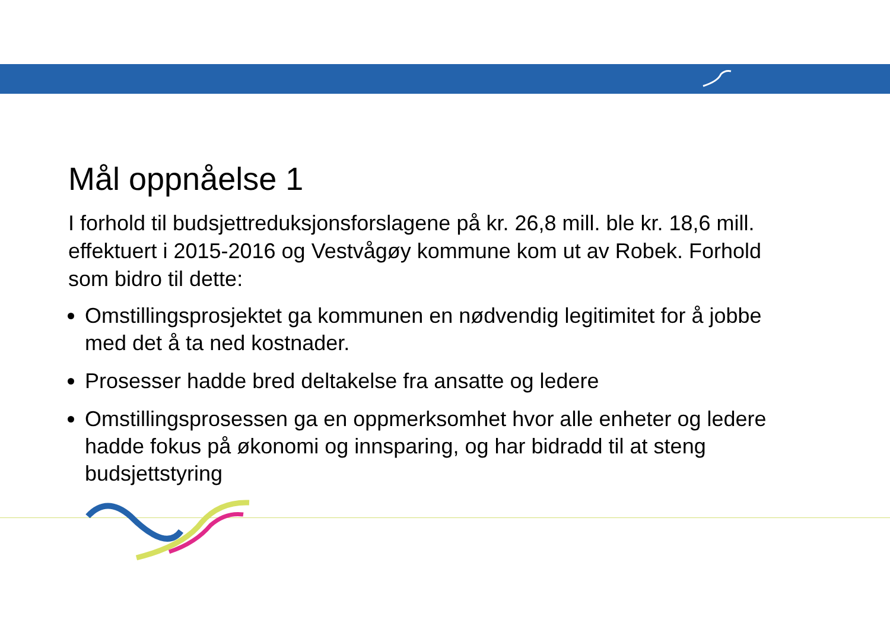Mål oppnåelse 1
I forhold til budsjettreduksjonsforslagene på kr. 26,8 mill. ble kr. 18,6 mill. effektuert i 2015-2016 og Vestvågøy kommune kom ut av Robek. Forhold som bidro til dette:
Omstillingsprosjektet ga kommunen en nødvendig legitimitet for å jobbe med det å ta ned kostnader.
Prosesser hadde bred deltakelse fra ansatte og ledere
Omstillingsprosessen ga en oppmerksomhet hvor alle enheter og ledere hadde fokus på økonomi og innsparing, og har bidradd til at steng budsjettstyring